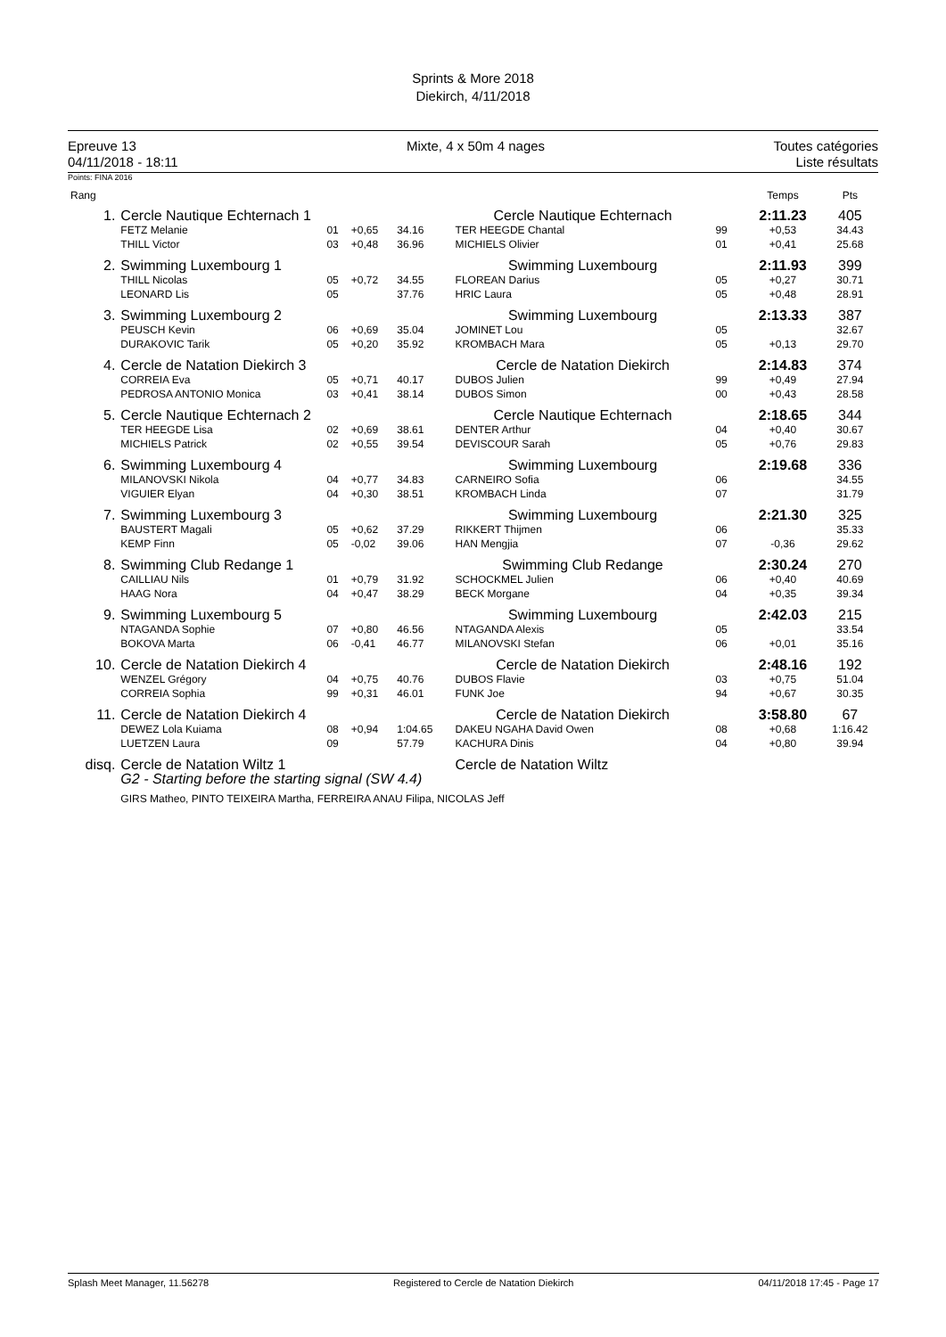Sprints & More 2018
Diekirch, 4/11/2018
Epreuve 13
04/11/2018 - 18:11
Mixte, 4 x 50m 4 nages Toutes catégories
Liste résultats
Points: FINA 2016
| Rang | | | | | | | | | | Temps | Pts |
| --- | --- | --- | --- | --- | --- | --- | --- | --- | --- | --- | --- |
| 1. | Cercle Nautique Echternach 1 | | | | Cercle Nautique Echternach | | | | | 2:11.23 | 405 |
| | FETZ Melanie | 01 | +0,65 | 34.16 | TER HEEGDE Chantal | | | 99 | | +0,53 | 34.43 |
| | THILL Victor | 03 | +0,48 | 36.96 | MICHIELS Olivier | | | 01 | | +0,41 | 25.68 |
| 2. | Swimming Luxembourg 1 | | | | Swimming Luxembourg | | | | | 2:11.93 | 399 |
| | THILL Nicolas | 05 | +0,72 | 34.55 | FLOREAN Darius | | | 05 | | +0,27 | 30.71 |
| | LEONARD Lis | 05 | | 37.76 | HRIC Laura | | | 05 | | +0,48 | 28.91 |
| 3. | Swimming Luxembourg 2 | | | | Swimming Luxembourg | | | | | 2:13.33 | 387 |
| | PEUSCH Kevin | 06 | +0,69 | 35.04 | JOMINET Lou | | | 05 | | | 32.67 |
| | DURAKOVIC Tarik | 05 | +0,20 | 35.92 | KROMBACH Mara | | | 05 | | +0,13 | 29.70 |
| 4. | Cercle de Natation Diekirch 3 | | | | Cercle de Natation Diekirch | | | | | 2:14.83 | 374 |
| | CORREIA Eva | 05 | +0,71 | 40.17 | DUBOS Julien | | | 99 | | +0,49 | 27.94 |
| | PEDROSA ANTONIO Monica | 03 | +0,41 | 38.14 | DUBOS Simon | | | 00 | | +0,43 | 28.58 |
| 5. | Cercle Nautique Echternach 2 | | | | Cercle Nautique Echternach | | | | | 2:18.65 | 344 |
| | TER HEEGDE Lisa | 02 | +0,69 | 38.61 | DENTER Arthur | | | 04 | | +0,40 | 30.67 |
| | MICHIELS Patrick | 02 | +0,55 | 39.54 | DEVISCOUR Sarah | | | 05 | | +0,76 | 29.83 |
| 6. | Swimming Luxembourg 4 | | | | Swimming Luxembourg | | | | | 2:19.68 | 336 |
| | MILANOVSKI Nikola | 04 | +0,77 | 34.83 | CARNEIRO Sofia | | | 06 | | | 34.55 |
| | VIGUIER Elyan | 04 | +0,30 | 38.51 | KROMBACH Linda | | | 07 | | | 31.79 |
| 7. | Swimming Luxembourg 3 | | | | Swimming Luxembourg | | | | | 2:21.30 | 325 |
| | BAUSTERT Magali | 05 | +0,62 | 37.29 | RIKKERT Thijmen | | | 06 | | | 35.33 |
| | KEMP Finn | 05 | -0,02 | 39.06 | HAN Mengjia | | | 07 | | -0,36 | 29.62 |
| 8. | Swimming Club Redange 1 | | | | Swimming Club Redange | | | | | 2:30.24 | 270 |
| | CAILLIAU Nils | 01 | +0,79 | 31.92 | SCHOCKMEL Julien | | | 06 | | +0,40 | 40.69 |
| | HAAG Nora | 04 | +0,47 | 38.29 | BECK Morgane | | | 04 | | +0,35 | 39.34 |
| 9. | Swimming Luxembourg 5 | | | | Swimming Luxembourg | | | | | 2:42.03 | 215 |
| | NTAGANDA Sophie | 07 | +0,80 | 46.56 | NTAGANDA Alexis | | | 05 | | | 33.54 |
| | BOKOVA Marta | 06 | -0,41 | 46.77 | MILANOVSKI Stefan | | | 06 | | +0,01 | 35.16 |
| 10. | Cercle de Natation Diekirch 4 | | | | Cercle de Natation Diekirch | | | | | 2:48.16 | 192 |
| | WENZEL Grégory | 04 | +0,75 | 40.76 | DUBOS Flavie | | | 03 | | +0,75 | 51.04 |
| | CORREIA Sophia | 99 | +0,31 | 46.01 | FUNK Joe | | | 94 | | +0,67 | 30.35 |
| 11. | Cercle de Natation Diekirch 4 | | | | Cercle de Natation Diekirch | | | | | 3:58.80 | 67 |
| | DEWEZ Lola Kuiama | 08 | +0,94 | 1:04.65 | DAKEU NGAHA David Owen | | | 08 | | +0,68 | 1:16.42 |
| | LUETZEN Laura | 09 | | 57.79 | KACHURA Dinis | | | 04 | | +0,80 | 39.94 |
| disq. | Cercle de Natation Wiltz 1 | | | | Cercle de Natation Wiltz | | | | | | |
| | G2 - Starting before the starting signal (SW 4.4) | | | | | | | | | | |
| | GIRS Matheo, PINTO TEIXEIRA Martha, FERREIRA ANAU Filipa, NICOLAS Jeff | | | | | | | | | | |
Splash Meet Manager, 11.56278 Registered to Cercle de Natation Diekirch 04/11/2018 17:45 - Page 17